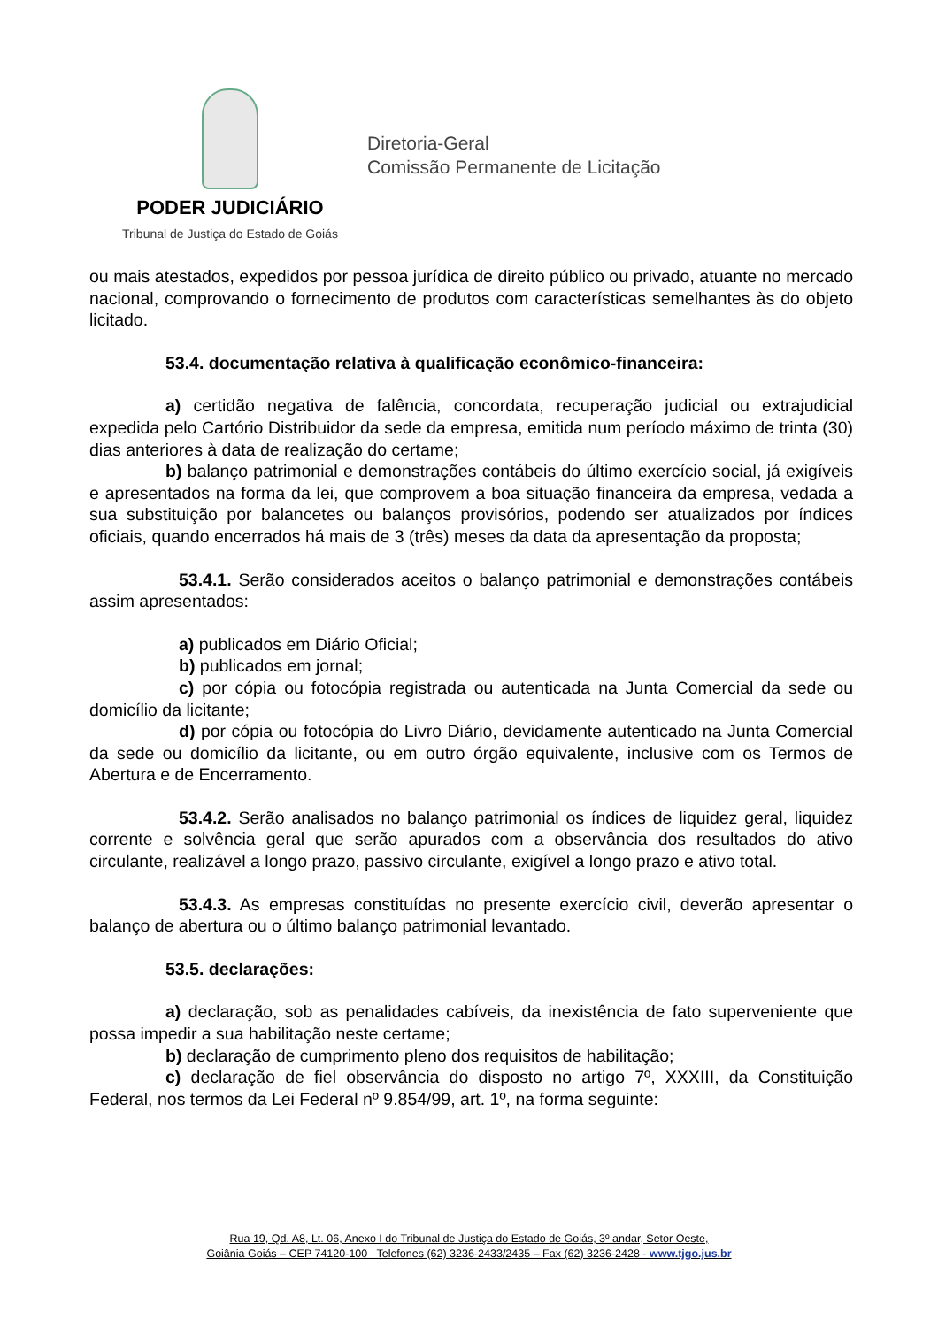PODER JUDICIÁRIO
Tribunal de Justiça do Estado de Goiás
Diretoria-Geral
Comissão Permanente de Licitação
ou mais atestados, expedidos por pessoa jurídica de direito público ou privado, atuante no mercado nacional, comprovando o fornecimento de produtos com características semelhantes às do objeto licitado.
53.4. documentação relativa à qualificação econômico-financeira:
a) certidão negativa de falência, concordata, recuperação judicial ou extrajudicial expedida pelo Cartório Distribuidor da sede da empresa, emitida num período máximo de trinta (30) dias anteriores à data de realização do certame;
b) balanço patrimonial e demonstrações contábeis do último exercício social, já exigíveis e apresentados na forma da lei, que comprovem a boa situação financeira da empresa, vedada a sua substituição por balancetes ou balanços provisórios, podendo ser atualizados por índices oficiais, quando encerrados há mais de 3 (três) meses da data da apresentação da proposta;
53.4.1. Serão considerados aceitos o balanço patrimonial e demonstrações contábeis assim apresentados:
a) publicados em Diário Oficial;
b) publicados em jornal;
c) por cópia ou fotocópia registrada ou autenticada na Junta Comercial da sede ou domicílio da licitante;
d) por cópia ou fotocópia do Livro Diário, devidamente autenticado na Junta Comercial da sede ou domicílio da licitante, ou em outro órgão equivalente, inclusive com os Termos de Abertura e de Encerramento.
53.4.2. Serão analisados no balanço patrimonial os índices de liquidez geral, liquidez corrente e solvência geral que serão apurados com a observância dos resultados do ativo circulante, realizável a longo prazo, passivo circulante, exigível a longo prazo e ativo total.
53.4.3. As empresas constituídas no presente exercício civil, deverão apresentar o balanço de abertura ou o último balanço patrimonial levantado.
53.5. declarações:
a) declaração, sob as penalidades cabíveis, da inexistência de fato superveniente que possa impedir a sua habilitação neste certame;
b) declaração de cumprimento pleno dos requisitos de habilitação;
c) declaração de fiel observância do disposto no artigo 7º, XXXIII, da Constituição Federal, nos termos da Lei Federal nº 9.854/99, art. 1º, na forma seguinte:
Rua 19, Qd. A8, Lt. 06, Anexo I do Tribunal de Justiça do Estado de Goiás, 3º andar, Setor Oeste,
Goiânia Goiás – CEP 74120-100 Telefones (62) 3236-2433/2435 – Fax (62) 3236-2428 - www.tjgo.jus.br